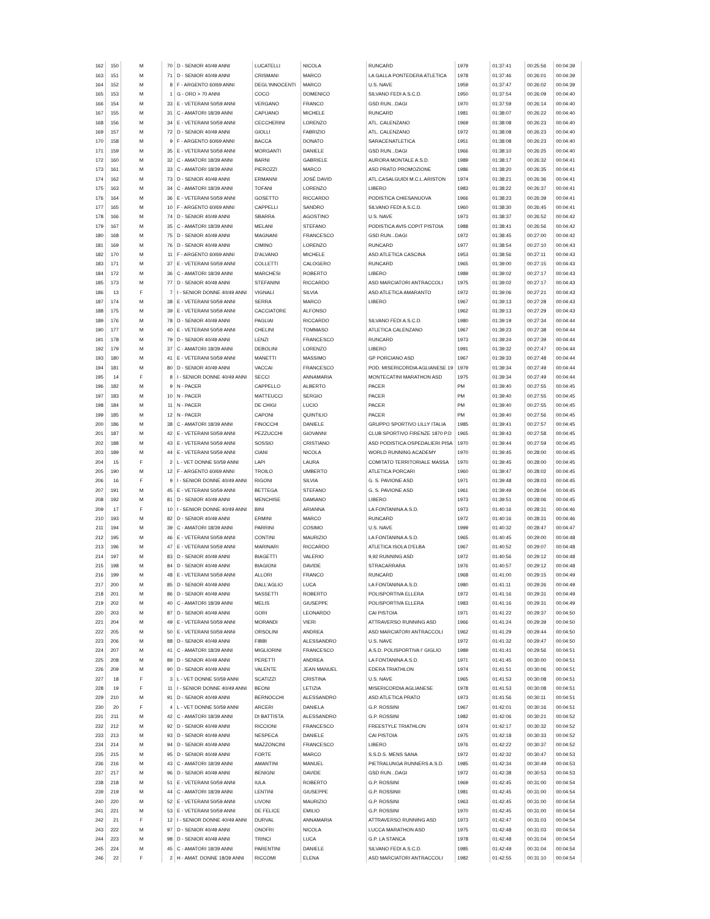| 162 | 150 | M | 70 | D - SENIOR 40/49 ANNI | LUCATELLI | NICOLA | RUNCARD | 1979 | 01:37:41 | 00:25:56 | 00:04:39 |
| 163 | 151 | M | 71 | D - SENIOR 40/49 ANNI | CRISMANI | MARCO | LA GALLA PONTEDERA ATLETICA | 1978 | 01:37:46 | 00:26:01 | 00:04:39 |
| 164 | 152 | M | 8 | F - ARGENTO 60/69 ANNI | DEGL'INNOCENTI | MARCO | U.S. NAVE | 1959 | 01:37:47 | 00:26:02 | 00:04:39 |
| 165 | 153 | M | 1 | G - ORO > 70 ANNI | COCO | DOMENICO | SILVANO FEDI A.S.C.D. | 1950 | 01:37:54 | 00:26:09 | 00:04:40 |
| 166 | 154 | M | 33 | E - VETERANI 50/59 ANNI | VERGANO | FRANCO | GSD RUN...DAGI | 1970 | 01:37:59 | 00:26:14 | 00:04:40 |
| 167 | 155 | M | 31 | C - AMATORI 18/39 ANNI | CAPUANO | MICHELE | RUNCARD | 1981 | 01:38:07 | 00:26:22 | 00:04:40 |
| 168 | 156 | M | 34 | E - VETERANI 50/59 ANNI | CECCHERINI | LORENZO | ATL. CALENZANO | 1969 | 01:38:08 | 00:26:23 | 00:04:40 |
| 169 | 157 | M | 72 | D - SENIOR 40/49 ANNI | GIOLLI | FABRIZIO | ATL. CALENZANO | 1972 | 01:38:08 | 00:26:23 | 00:04:40 |
| 170 | 158 | M | 9 | F - ARGENTO 60/69 ANNI | BACCA | DONATO | SARACENATLETICA | 1951 | 01:38:08 | 00:26:23 | 00:04:40 |
| 171 | 159 | M | 35 | E - VETERANI 50/59 ANNI | MORGANTI | DANIELE | GSD RUN...DAGI | 1966 | 01:38:10 | 00:26:25 | 00:04:40 |
| 172 | 160 | M | 32 | C - AMATORI 18/39 ANNI | BARNI | GABRIELE | AURORA MONTALE A.S.D. | 1989 | 01:38:17 | 00:26:32 | 00:04:41 |
| 173 | 161 | M | 33 | C - AMATORI 18/39 ANNI | PIEROZZI | MARCO | ASD PRATO PROMOZIONE | 1986 | 01:38:20 | 00:26:35 | 00:04:41 |
| 174 | 162 | M | 73 | D - SENIOR 40/49 ANNI | ERMANNI | JOSÉ DAVID | ATL.CASALGUIDI M.C.L.ARISTON | 1974 | 01:38:21 | 00:26:36 | 00:04:41 |
| 175 | 163 | M | 34 | C - AMATORI 18/39 ANNI | TOFANI | LORENZO | LIBERO | 1983 | 01:38:22 | 00:26:37 | 00:04:41 |
| 176 | 164 | M | 36 | E - VETERANI 50/59 ANNI | GOSETTO | RICCARDO | PODISTICA CHIESANUOVA | 1966 | 01:38:23 | 00:26:39 | 00:04:41 |
| 177 | 165 | M | 10 | F - ARGENTO 60/69 ANNI | CAPPELLI | SANDRO | SILVANO FEDI A.S.C.D. | 1960 | 01:38:30 | 00:26:45 | 00:04:41 |
| 178 | 166 | M | 74 | D - SENIOR 40/49 ANNI | SBARRA | AGOSTINO | U.S. NAVE | 1973 | 01:38:37 | 00:26:52 | 00:04:42 |
| 179 | 167 | M | 35 | C - AMATORI 18/39 ANNI | MELANI | STEFANO | PODISTICA AVIS COPIT PISTOIA | 1988 | 01:38:41 | 00:26:56 | 00:04:42 |
| 180 | 168 | M | 75 | D - SENIOR 40/49 ANNI | MAGNANI | FRANCESCO | GSD RUN...DAGI | 1972 | 01:38:45 | 00:27:00 | 00:04:42 |
| 181 | 169 | M | 76 | D - SENIOR 40/49 ANNI | CIMINO | LORENZO | RUNCARD | 1977 | 01:38:54 | 00:27:10 | 00:04:43 |
| 182 | 170 | M | 11 | F - ARGENTO 60/69 ANNI | D'ALVANO | MICHELE | ASD ATLETICA CASCINA | 1953 | 01:38:56 | 00:27:11 | 00:04:43 |
| 183 | 171 | M | 37 | E - VETERANI 50/59 ANNI | COLLETTI | CALOGERO | RUNCARD | 1965 | 01:39:00 | 00:27:15 | 00:04:43 |
| 184 | 172 | M | 36 | C - AMATORI 18/39 ANNI | MARCHESI | ROBERTO | LIBERO | 1989 | 01:39:02 | 00:27:17 | 00:04:43 |
| 185 | 173 | M | 77 | D - SENIOR 40/49 ANNI | STEFANINI | RICCARDO | ASD MARCIATORI ANTRACCOLI | 1975 | 01:39:02 | 00:27:17 | 00:04:43 |
| 186 | 13 | F | 7 | I - SENIOR DONNE 40/49 ANNI | VIGNALI | SILVIA | ASD ATLETICA AMARANTO | 1972 | 01:39:06 | 00:27:21 | 00:04:43 |
| 187 | 174 | M | 38 | E - VETERANI 50/59 ANNI | SERRA | MARCO | LIBERO | 1967 | 01:39:13 | 00:27:28 | 00:04:43 |
| 188 | 175 | M | 39 | E - VETERANI 50/59 ANNI | CACCIATORE | ALFONSO | | 1962 | 01:39:13 | 00:27:29 | 00:04:43 |
| 189 | 176 | M | 78 | D - SENIOR 40/49 ANNI | PAGLIAI | RICCARDO | SILVANO FEDI A.S.C.D. | 1980 | 01:39:19 | 00:27:34 | 00:04:44 |
| 190 | 177 | M | 40 | E - VETERANI 50/59 ANNI | CHELINI | TOMMASO | ATLETICA CALENZANO | 1967 | 01:39:23 | 00:27:38 | 00:04:44 |
| 191 | 178 | M | 79 | D - SENIOR 40/49 ANNI | LENZI | FRANCESCO | RUNCARD | 1973 | 01:39:24 | 00:27:39 | 00:04:44 |
| 192 | 179 | M | 37 | C - AMATORI 18/39 ANNI | DEBOLINI | LORENZO | LIBERO | 1991 | 01:39:32 | 00:27:47 | 00:04:44 |
| 193 | 180 | M | 41 | E - VETERANI 50/59 ANNI | MANETTI | MASSIMO | GP PORCIANO ASD | 1967 | 01:39:33 | 00:27:48 | 00:04:44 |
| 194 | 181 | M | 80 | D - SENIOR 40/49 ANNI | VACCAI | FRANCESCO | POD. MISERICORDIA AGLIANESE 19 | 1979 | 01:39:34 | 00:27:49 | 00:04:44 |
| 195 | 14 | F | 8 | I - SENIOR DONNE 40/49 ANNI | SECCI | ANNAMARIA | MONTECATINI MARATHON ASD | 1975 | 01:39:34 | 00:27:49 | 00:04:44 |
| 196 | 182 | M | 9 | N - PACER | CAPPELLO | ALBERTO | PACER | PM | 01:39:40 | 00:27:55 | 00:04:45 |
| 197 | 183 | M | 10 | N - PACER | MATTEUCCI | SERGIO | PACER | PM | 01:39:40 | 00:27:55 | 00:04:45 |
| 198 | 184 | M | 11 | N - PACER | DE CHIGI | LUCIO | PACER | PM | 01:39:40 | 00:27:55 | 00:04:45 |
| 199 | 185 | M | 12 | N - PACER | CAPONI | QUINTILIO | PACER | PM | 01:39:40 | 00:27:56 | 00:04:45 |
| 200 | 186 | M | 38 | C - AMATORI 18/39 ANNI | FINOCCHI | DANIELE | GRUPPO SPORTIVO LILLY ITALIA | 1985 | 01:39:41 | 00:27:57 | 00:04:45 |
| 201 | 187 | M | 42 | E - VETERANI 50/59 ANNI | PEZZUCCHI | GIOVANNI | CLUB SPORTIVO FIRENZE 1870 P.D | 1965 | 01:39:43 | 00:27:58 | 00:04:45 |
| 202 | 188 | M | 43 | E - VETERANI 50/59 ANNI | SOSSIO | CRISTIANO | ASD PODISTICA OSPEDALIERI PISA | 1970 | 01:39:44 | 00:27:59 | 00:04:45 |
| 203 | 189 | M | 44 | E - VETERANI 50/59 ANNI | CIANI | NICOLA | WORLD RUNNING ACADEMY | 1970 | 01:39:45 | 00:28:00 | 00:04:45 |
| 204 | 15 | F | 2 | L - VET DONNE 50/59 ANNI | LAPI | LAURA | COMITATO TERRITORIALE MASSA | 1970 | 01:39:45 | 00:28:00 | 00:04:45 |
| 205 | 190 | M | 12 | F - ARGENTO 60/69 ANNI | TROILO | UMBERTO | ATLETICA PORCARI | 1960 | 01:39:47 | 00:28:02 | 00:04:45 |
| 206 | 16 | F | 9 | I - SENIOR DONNE 40/49 ANNI | RIGONI | SILVIA | G. S. PAVIONE ASD | 1971 | 01:39:48 | 00:28:03 | 00:04:45 |
| 207 | 191 | M | 45 | E - VETERANI 50/59 ANNI | BETTEGA | STEFANO | G. S. PAVIONE ASD | 1961 | 01:39:49 | 00:28:04 | 00:04:45 |
| 208 | 192 | M | 81 | D - SENIOR 40/49 ANNI | MENCHISE | DAMIANO | LIBERO | 1973 | 01:39:51 | 00:28:06 | 00:04:45 |
| 209 | 17 | F | 10 | I - SENIOR DONNE 40/49 ANNI | BINI | ARIANNA | LA FONTANINA A.S.D. | 1973 | 01:40:16 | 00:28:31 | 00:04:46 |
| 210 | 193 | M | 82 | D - SENIOR 40/49 ANNI | ERMINI | MARCO | RUNCARD | 1972 | 01:40:16 | 00:28:31 | 00:04:46 |
| 211 | 194 | M | 39 | C - AMATORI 18/39 ANNI | PARRINI | COSIMO | U.S. NAVE | 1999 | 01:40:32 | 00:28:47 | 00:04:47 |
| 212 | 195 | M | 46 | E - VETERANI 50/59 ANNI | CONTINI | MAURIZIO | LA FONTANINA A.S.D. | 1965 | 01:40:45 | 00:29:00 | 00:04:48 |
| 213 | 196 | M | 47 | E - VETERANI 50/59 ANNI | MARINARI | RICCARDO | ATLETICA ISOLA D'ELBA | 1967 | 01:40:52 | 00:29:07 | 00:04:48 |
| 214 | 197 | M | 83 | D - SENIOR 40/49 ANNI | BIAGETTI | VALERIO | 9,92 RUNNING ASD | 1972 | 01:40:56 | 00:29:12 | 00:04:48 |
| 215 | 198 | M | 84 | D - SENIOR 40/49 ANNI | BIAGIONI | DAVIDE | STRACARRARA | 1976 | 01:40:57 | 00:29:12 | 00:04:48 |
| 216 | 199 | M | 48 | E - VETERANI 50/59 ANNI | ALLORI | FRANCO | RUNCARD | 1968 | 01:41:00 | 00:29:15 | 00:04:49 |
| 217 | 200 | M | 85 | D - SENIOR 40/49 ANNI | DALL'AGLIO | LUCA | LA FONTANINA A.S.D. | 1980 | 01:41:11 | 00:29:26 | 00:04:49 |
| 218 | 201 | M | 86 | D - SENIOR 40/49 ANNI | SASSETTI | ROBERTO | POLISPORTIVA ELLERA | 1972 | 01:41:16 | 00:29:31 | 00:04:49 |
| 219 | 202 | M | 40 | C - AMATORI 18/39 ANNI | MELIS | GIUSEPPE | POLISPORTIVA ELLERA | 1983 | 01:41:16 | 00:29:31 | 00:04:49 |
| 220 | 203 | M | 87 | D - SENIOR 40/49 ANNI | GORI | LEONARDO | CAI PISTOIA | 1971 | 01:41:22 | 00:29:37 | 00:04:50 |
| 221 | 204 | M | 49 | E - VETERANI 50/59 ANNI | MORANDI | VIERI | ATTRAVERSO RUNNING ASD | 1966 | 01:41:24 | 00:29:39 | 00:04:50 |
| 222 | 205 | M | 50 | E - VETERANI 50/59 ANNI | ORSOLINI | ANDREA | ASD MARCIATORI ANTRACCOLI | 1962 | 01:41:29 | 00:29:44 | 00:04:50 |
| 223 | 206 | M | 88 | D - SENIOR 40/49 ANNI | FIBBI | ALESSANDRO | U.S. NAVE | 1972 | 01:41:32 | 00:29:47 | 00:04:50 |
| 224 | 207 | M | 41 | C - AMATORI 18/39 ANNI | MIGLIORINI | FRANCESCO | A.S.D. POLISPORTIVA I' GIGLIO | 1989 | 01:41:41 | 00:29:56 | 00:04:51 |
| 225 | 208 | M | 89 | D - SENIOR 40/49 ANNI | PERETTI | ANDREA | LA FONTANINA A.S.D. | 1971 | 01:41:45 | 00:30:00 | 00:04:51 |
| 226 | 209 | M | 90 | D - SENIOR 40/49 ANNI | VALENTE | JEAN MANUEL | EDERA TRIATHLON | 1974 | 01:41:51 | 00:30:06 | 00:04:51 |
| 227 | 18 | F | 3 | L - VET DONNE 50/59 ANNI | SCATIZZI | CRISTINA | U.S. NAVE | 1965 | 01:41:53 | 00:30:08 | 00:04:51 |
| 228 | 19 | F | 11 | I - SENIOR DONNE 40/49 ANNI | BEONI | LETIZIA | MISERICORDIA AGLIANESE | 1978 | 01:41:53 | 00:30:08 | 00:04:51 |
| 229 | 210 | M | 91 | D - SENIOR 40/49 ANNI | BERNOCCHI | ALESSANDRO | ASD ATLETICA PRATO | 1973 | 01:41:56 | 00:30:11 | 00:04:51 |
| 230 | 20 | F | 4 | L - VET DONNE 50/59 ANNI | ARCERI | DANIELA | G.P. ROSSINI | 1967 | 01:42:01 | 00:30:16 | 00:04:51 |
| 231 | 211 | M | 42 | C - AMATORI 18/39 ANNI | DI BATTISTA | ALESSANDRO | G.P. ROSSINI | 1982 | 01:42:06 | 00:30:21 | 00:04:52 |
| 232 | 212 | M | 92 | D - SENIOR 40/49 ANNI | RICCIONI | FRANCESCO | FREESTYLE TRIATHLON | 1974 | 01:42:17 | 00:30:32 | 00:04:52 |
| 233 | 213 | M | 93 | D - SENIOR 40/49 ANNI | NESPECA | DANIELE | CAI PISTOIA | 1975 | 01:42:18 | 00:30:33 | 00:04:52 |
| 234 | 214 | M | 94 | D - SENIOR 40/49 ANNI | MAZZONCINI | FRANCESCO | LIBERO | 1976 | 01:42:22 | 00:30:37 | 00:04:52 |
| 235 | 215 | M | 95 | D - SENIOR 40/49 ANNI | FORTE | MARCO | S.S.D.S. MENS SANA | 1972 | 01:42:32 | 00:30:47 | 00:04:53 |
| 236 | 216 | M | 43 | C - AMATORI 18/39 ANNI | AMANTINI | MANUEL | PIETRALUNGA RUNNERS A.S.D. | 1985 | 01:42:34 | 00:30:49 | 00:04:53 |
| 237 | 217 | M | 96 | D - SENIOR 40/49 ANNI | BENIGNI | DAVIDE | GSD RUN...DAGI | 1972 | 01:42:38 | 00:30:53 | 00:04:53 |
| 238 | 218 | M | 51 | E - VETERANI 50/59 ANNI | IULA | ROBERTO | G.P. ROSSINI | 1969 | 01:42:45 | 00:31:00 | 00:04:54 |
| 239 | 219 | M | 44 | C - AMATORI 18/39 ANNI | LENTINI | GIUSEPPE | G.P. ROSSINII | 1981 | 01:42:45 | 00:31:00 | 00:04:54 |
| 240 | 220 | M | 52 | E - VETERANI 50/59 ANNI | LIVONI | MAURIZIO | G.P. ROSSINI | 1963 | 01:42:45 | 00:31:00 | 00:04:54 |
| 241 | 221 | M | 53 | E - VETERANI 50/59 ANNI | DE FELICE | EMILIO | G.P. ROSSINI | 1970 | 01:42:45 | 00:31:00 | 00:04:54 |
| 242 | 21 | F | 12 | I - SENIOR DONNE 40/49 ANNI | DURVAL | ANNAMARIA | ATTRAVERSO RUNNING ASD | 1973 | 01:42:47 | 00:31:03 | 00:04:54 |
| 243 | 222 | M | 97 | D - SENIOR 40/49 ANNI | ONOFRI | NICOLA | LUCCA MARATHON ASD | 1975 | 01:42:48 | 00:31:03 | 00:04:54 |
| 244 | 223 | M | 98 | D - SENIOR 40/49 ANNI | TRINCI | LUCA | G.P. LA STANCA | 1978 | 01:42:48 | 00:31:04 | 00:04:54 |
| 245 | 224 | M | 45 | C - AMATORI 18/39 ANNI | PARENTINI | DANIELE | SILVANO FEDI A.S.C.D. | 1985 | 01:42:49 | 00:31:04 | 00:04:54 |
| 246 | 22 | F | 2 | H - AMAT. DONNE 18/39 ANNI | RICCOMI | ELENA | ASD MARCIATORI ANTRACCOLI | 1982 | 01:42:55 | 00:31:10 | 00:04:54 |